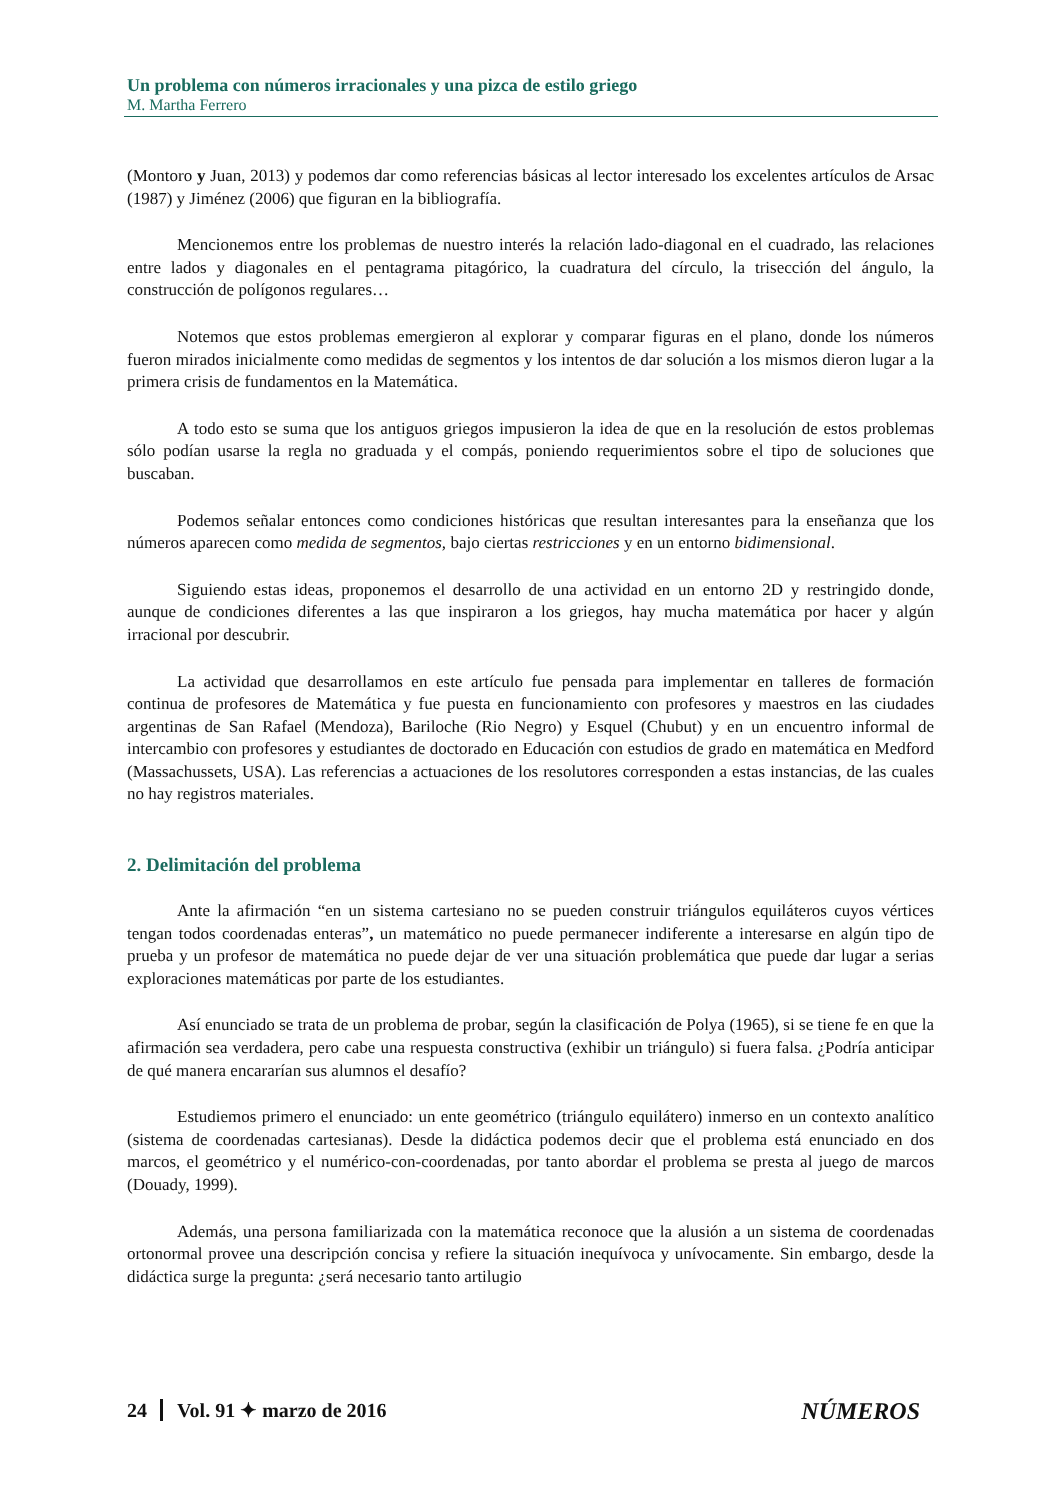Un problema con números irracionales y una pizca de estilo griego
M. Martha Ferrero
(Montoro y Juan, 2013) y podemos dar como referencias básicas al lector interesado los excelentes artículos de Arsac (1987) y Jiménez (2006) que figuran en la bibliografía.
Mencionemos entre los problemas de nuestro interés la relación lado-diagonal en el cuadrado, las relaciones entre lados y diagonales en el pentagrama pitagórico, la cuadratura del círculo, la trisección del ángulo, la construcción de polígonos regulares…
Notemos que estos problemas emergieron al explorar y comparar figuras en el plano, donde los números fueron mirados inicialmente como medidas de segmentos y los intentos de dar solución a los mismos dieron lugar a la primera crisis de fundamentos en la Matemática.
A todo esto se suma que los antiguos griegos impusieron la idea de que en la resolución de estos problemas sólo podían usarse la regla no graduada y el compás, poniendo requerimientos sobre el tipo de soluciones que buscaban.
Podemos señalar entonces como condiciones históricas que resultan interesantes para la enseñanza que los números aparecen como medida de segmentos, bajo ciertas restricciones y en un entorno bidimensional.
Siguiendo estas ideas, proponemos el desarrollo de una actividad en un entorno 2D y restringido donde, aunque de condiciones diferentes a las que inspiraron a los griegos, hay mucha matemática por hacer y algún irracional por descubrir.
La actividad que desarrollamos en este artículo fue pensada para implementar en talleres de formación continua de profesores de Matemática y fue puesta en funcionamiento con profesores y maestros en las ciudades argentinas de San Rafael (Mendoza), Bariloche (Rio Negro) y Esquel (Chubut) y en un encuentro informal de intercambio con profesores y estudiantes de doctorado en Educación con estudios de grado en matemática en Medford (Massachussets, USA). Las referencias a actuaciones de los resolutores corresponden a estas instancias, de las cuales no hay registros materiales.
2. Delimitación del problema
Ante la afirmación “en un sistema cartesiano no se pueden construir triángulos equiláteros cuyos vértices tengan todos coordenadas enteras”, un matemático no puede permanecer indiferente a interesarse en algún tipo de prueba y un profesor de matemática no puede dejar de ver una situación problemática que puede dar lugar a serias exploraciones matemáticas por parte de los estudiantes.
Así enunciado se trata de un problema de probar, según la clasificación de Polya (1965), si se tiene fe en que la afirmación sea verdadera, pero cabe una respuesta constructiva (exhibir un triángulo) si fuera falsa. ¿Podría anticipar de qué manera encararían sus alumnos el desafío?
Estudiemos primero el enunciado: un ente geométrico (triángulo equilátero) inmerso en un contexto analítico (sistema de coordenadas cartesianas). Desde la didáctica podemos decir que el problema está enunciado en dos marcos, el geométrico y el numérico-con-coordenadas, por tanto abordar el problema se presta al juego de marcos (Douady, 1999).
Además, una persona familiarizada con la matemática reconoce que la alusión a un sistema de coordenadas ortonormal provee una descripción concisa y refiere la situación inequívoca y unívocamente. Sin embargo, desde la didáctica surge la pregunta: ¿será necesario tanto artilugio
24 Vol. 91 ✦ marzo de 2016 NÚMEROS